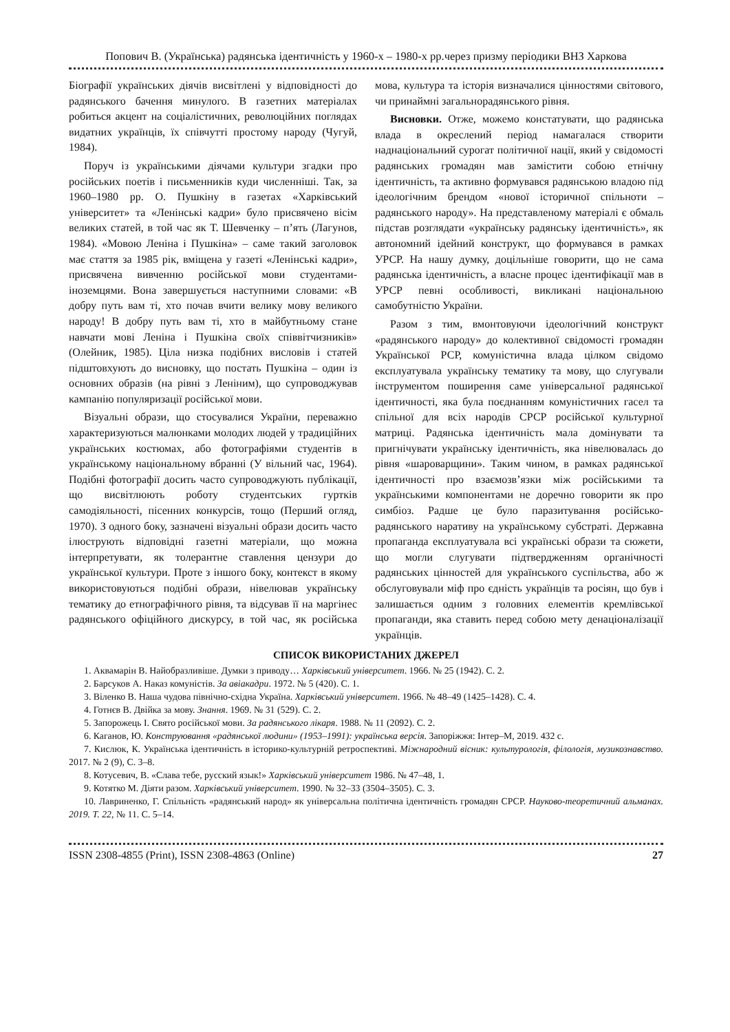Попович В. (Українська) радянська ідентичність у 1960-х – 1980-х рр.через призму періодики ВНЗ Харкова
Біографії українських діячів висвітлені у відповідності до радянського бачення минулого. В газетних матеріалах робиться акцент на соціалістичних, революційних поглядах видатних українців, їх співчутті простому народу (Чугуй, 1984).
Поруч із українськими діячами культури згадки про російських поетів і письменників куди численніші. Так, за 1960–1980 рр. О. Пушкіну в газетах «Харківський університет» та «Ленінські кадри» було присвячено вісім великих статей, в той час як Т. Шевченку – п’ять (Лагунов, 1984). «Мовою Леніна і Пушкіна» – саме такий заголовок має стаття за 1985 рік, вміщена у газеті «Ленінські кадри», присвячена вивченню російської мови студентами-іноземцями. Вона завершується наступними словами: «В добру путь вам ті, хто почав вчити велику мову великого народу! В добру путь вам ті, хто в майбутньому стане навчати мові Леніна і Пушкіна своїх співвітчизників» (Олейник, 1985). Ціла низка подібних висловів і статей підштовхують до висновку, що постать Пушкіна – один із основних образів (на рівні з Леніним), що супроводжував кампанію популяризації російської мови.
Візуальні образи, що стосувалися України, переважно характеризуються малюнками молодих людей у традиційних українських костюмах, або фотографіями студентів в українському національному вбранні (У вільний час, 1964). Подібні фотографії досить часто супроводжують публікації, що висвітлюють роботу студентських гуртків самодіяльності, пісенних конкурсів, тощо (Перший огляд, 1970). З одного боку, зазначені візуальні образи досить часто ілюструють відповідні газетні матеріали, що можна інтерпретувати, як толерантне ставлення цензури до української культури. Проте з іншого боку, контекст в якому використовуються подібні образи, нівелював українську тематику до етнографічного рівня, та відсував її на маргінес радянського офіційного дискурсу, в той час, як російська мова, культура та історія визначалися цінностями світового, чи принаймні загальнорадянського рівня.
Висновки. Отже, можемо констатувати, що радянська влада в окреслений період намагалася створити наднаціональний сурогат політичної нації, який у свідомості радянських громадян мав замістити собою етнічну ідентичність, та активно формувався радянською владою під ідеологічним брендом «нової історичної спільноти – радянського народу». На представленому матеріалі є обмаль підстав розглядати «українську радянську ідентичність», як автономний ідейний конструкт, що формувався в рамках УРСР. На нашу думку, доцільніше говорити, що не сама радянська ідентичність, а власне процес ідентифікації мав в УРСР певні особливості, викликані національною самобутністю України.
Разом з тим, вмонтовуючи ідеологічний конструкт «радянського народу» до колективної свідомості громадян Української РСР, комуністична влада цілком свідомо експлуатувала українську тематику та мову, що слугували інструментом поширення саме універсальної радянської ідентичності, яка була поєднанням комуністичних гасел та спільної для всіх народів СРСР російської культурної матриці. Радянська ідентичність мала домінувати та пригнічувати українську ідентичність, яка нівелювалась до рівня «шароварщини». Таким чином, в рамках радянської ідентичності про взаємозв’язки між російськими та українськими компонентами не доречно говорити як про симбіоз. Радше це було паразитування російсько-радянського наративу на українському субстраті. Державна пропаганда експлуатувала всі українські образи та сюжети, що могли слугувати підтвердженням органічності радянських цінностей для українського суспільства, або ж обслуговували міф про єдність українців та росіян, що був і залишається одним з головних елементів кремлівської пропаганди, яка ставить перед собою мету денаціоналізації українців.
СПИСОК ВИКОРИСТАНИХ ДЖЕРЕЛ
1. Аквамарін В. Найобразливіше. Думки з приводу… Харківський університет. 1966. № 25 (1942). С. 2.
2. Барсуков А. Наказ комуністів. За авіакадри. 1972. № 5 (420). С. 1.
3. Віленко В. Наша чудова північно-східна Україна. Харківський університет. 1966. № 48–49 (1425–1428). С. 4.
4. Готнєв В. Двійка за мову. Знання. 1969. № 31 (529). С. 2.
5. Запорожець І. Свято російської мови. За радянського лікаря. 1988. № 11 (2092). С. 2.
6. Каганов, Ю. Конструювання «радянської людини» (1953–1991): українська версія. Запоріжжя: Інтер–М, 2019. 432 с.
7. Кислюк, К. Українська ідентичність в історико-культурній ретроспективі. Міжнародний вісник: культурологія, філологія, музикознавство. 2017. № 2 (9), С. 3–8.
8. Котусевич, В. «Слава тебе, русский язык!» Харківський університет 1986. № 47–48, 1.
9. Котятко М. Діяти разом. Харківський університет. 1990. № 32–33 (3504–3505). С. 3.
10. Лавриненко, Г. Спільність «радянський народ» як універсальна політична ідентичність громадян СРСР. Науково-теоретичний альманах. 2019. Т. 22, № 11. С. 5–14.
ISSN 2308-4855 (Print), ISSN 2308-4863 (Online) 27